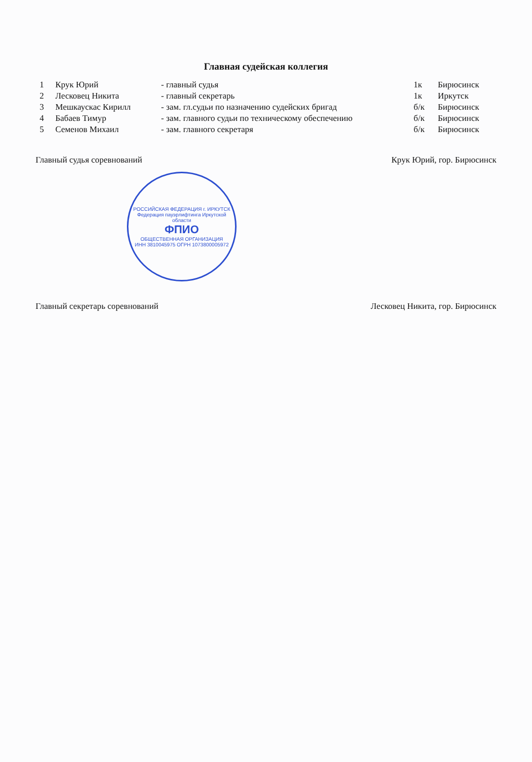Главная судейская коллегия
| 1 | Крук Юрий | - главный судья | 1к | Бирюсинск |
| 2 | Лесковец Никита | - главный секретарь | 1к | Иркутск |
| 3 | Мешкаускас Кирилл | - зам. гл.судьи по назначению судейских бригад | б/к | Бирюсинск |
| 4 | Бабаев Тимур | - зам. главного судьи по техническому обеспечению | б/к | Бирюсинск |
| 5 | Семенов Михаил | - зам. главного секретаря | б/к | Бирюсинск |
Главный судья соревнований Крук Юрий, гор. Бирюсинск
РОССИЙСКАЯ ФЕДЕРАЦИЯ г. ИРКУТСК
Федерация пауэрлифтинга Иркутской области
ФПИО
ОБЩЕСТВЕННАЯ ОРГАНИЗАЦИЯ
ИНН 3810045975 ОГРН 1073800005972
Главный секретарь соревнований Лесковец Никита, гор. Бирюсинск